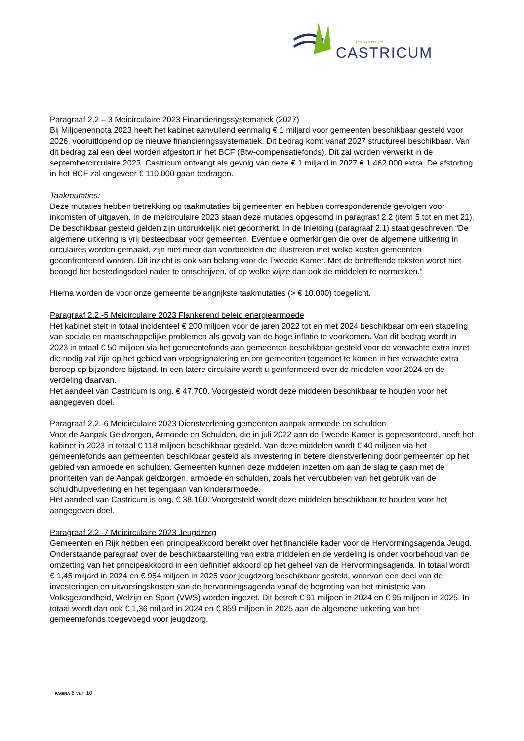gemeente
CASTRICUM
Paragraaf 2.2 – 3 Meicirculaire 2023 Financieringssystematiek (2027)
Bij Miljoenennota 2023 heeft het kabinet aanvullend eenmalig € 1 miljard voor gemeenten beschikbaar gesteld voor 2026, vooruitlopend op de nieuwe financieringssystematiek. Dit bedrag komt vanaf 2027 structureel beschikbaar. Van dit bedrag zal een deel worden afgestort in het BCF (Btw-compensatiefonds). Dit zal worden verwerkt in de septembercirculaire 2023. Castricum ontvangt als gevolg van deze € 1 miljard in 2027 € 1.462.000 extra. De afstorting in het BCF zal ongeveer € 110.000 gaan bedragen.
Taakmutaties:
Deze mutaties hebben betrekking op taakmutaties bij gemeenten en hebben corresponderende gevolgen voor inkomsten of uitgaven. In de meicirculaire 2023 staan deze mutaties opgesomd in paragraaf 2.2 (item 5 tot en met 21). De beschikbaar gesteld gelden zijn uitdrukkelijk niet geoormerkt. In de Inleiding (paragraaf 2.1) staat geschreven “De algemene uitkering is vrij besteedbaar voor gemeenten. Eventuele opmerkingen die over de algemene uitkering in circulaires worden gemaakt, zijn niet meer dan voorbeelden die illustreren met welke kosten gemeenten geconfronteerd worden. Dit inzicht is ook van belang voor de Tweede Kamer. Met de betreffende teksten wordt niet beoogd het bestedingsdoel nader te omschrijven, of op welke wijze dan ook de middelen te oormerken.”
Hierna worden de voor onze gemeente belangrijkste taakmutaties (> € 10.000) toegelicht.
Paragraaf 2.2.-5 Meicirculaire 2023 Flankerend beleid energiearmoede
Het kabinet stelt in totaal incidenteel € 200 miljoen voor de jaren 2022 tot en met 2024 beschikbaar om een stapeling van sociale en maatschappelijke problemen als gevolg van de hoge inflatie te voorkomen. Van dit bedrag wordt in 2023 in totaal € 50 miljoen via het gemeentefonds aan gemeenten beschikbaar gesteld voor de verwachte extra inzet die nodig zal zijn op het gebied van vroegsignalering en om gemeenten tegemoet te komen in het verwachte extra beroep op bijzondere bijstand. In een latere circulaire wordt u geïnformeerd over de middelen voor 2024 en de verdeling daarvan.
Het aandeel van Castricum is ong. € 47.700. Voorgesteld wordt deze middelen beschikbaar te houden voor het aangegeven doel.
Paragraaf 2.2.-6 Meicirculaire 2023 Dienstverlening gemeenten aanpak armoede en schulden
Voor de Aanpak Geldzorgen, Armoede en Schulden, die in juli 2022 aan de Tweede Kamer is gepresenteerd, heeft het kabinet in 2023 in totaal € 118 miljoen beschikbaar gesteld. Van deze middelen wordt € 40 miljoen via het gemeentefonds aan gemeenten beschikbaar gesteld als investering in betere dienstverlening door gemeenten op het gebied van armoede en schulden. Gemeenten kunnen deze middelen inzetten om aan de slag te gaan met de prioriteiten van de Aanpak geldzorgen, armoede en schulden, zoals het verdubbelen van het gebruik van de schuldhulpverlening en het tegengaan van kinderarmoede.
Het aandeel van Castricum is ong. € 38.100. Voorgesteld wordt deze middelen beschikbaar te houden voor het aangegeven doel.
Paragraaf 2.2.-7 Meicirculaire 2023 Jeugdzorg
Gemeenten en Rijk hebben een principeakkoord bereikt over het financiële kader voor de Hervormingsagenda Jeugd. Onderstaande paragraaf over de beschikbaarstelling van extra middelen en de verdeling is onder voorbehoud van de omzetting van het principeakkoord in een definitief akkoord op het geheel van de Hervormingsagenda. In totaal wordt € 1,45 miljard in 2024 en € 954 miljoen in 2025 voor jeugdzorg beschikbaar gesteld, waarvan een deel van de investeringen en uitvoeringskosten van de hervormingsagenda vanaf de begroting van het ministerie van Volksgezondheid, Welzijn en Sport (VWS) worden ingezet. Dit betreft € 91 miljoen in 2024 en € 95 miljoen in 2025. In totaal wordt dan ook € 1,36 miljard in 2024 en € 859 miljoen in 2025 aan de algemene uitkering van het gemeentefonds toegevoegd voor jeugdzorg.
PAGINA 6 van 10